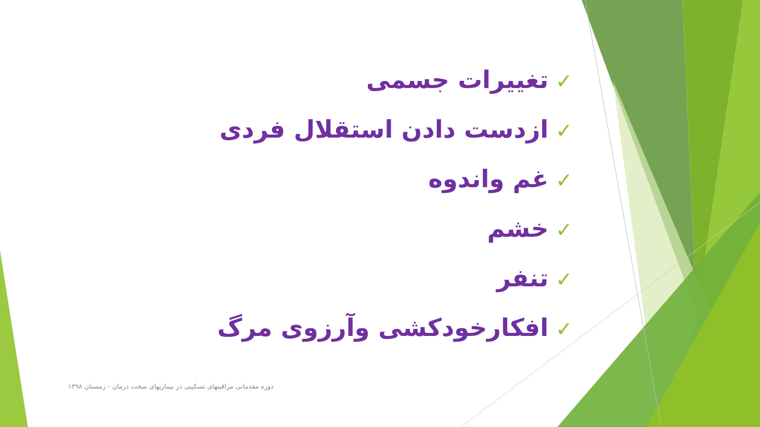✓تغییرات جسمی
✓ازدست دادن استقلال فردی
✓غم واندوه
✓خشم
✓تنفر
✓افکارخودکشی وآرزوی مرگ
دوره مقدماتی مراقبتهای تسکینی در بیماریهای سخت درمان - زمستان ۱۳۹۸